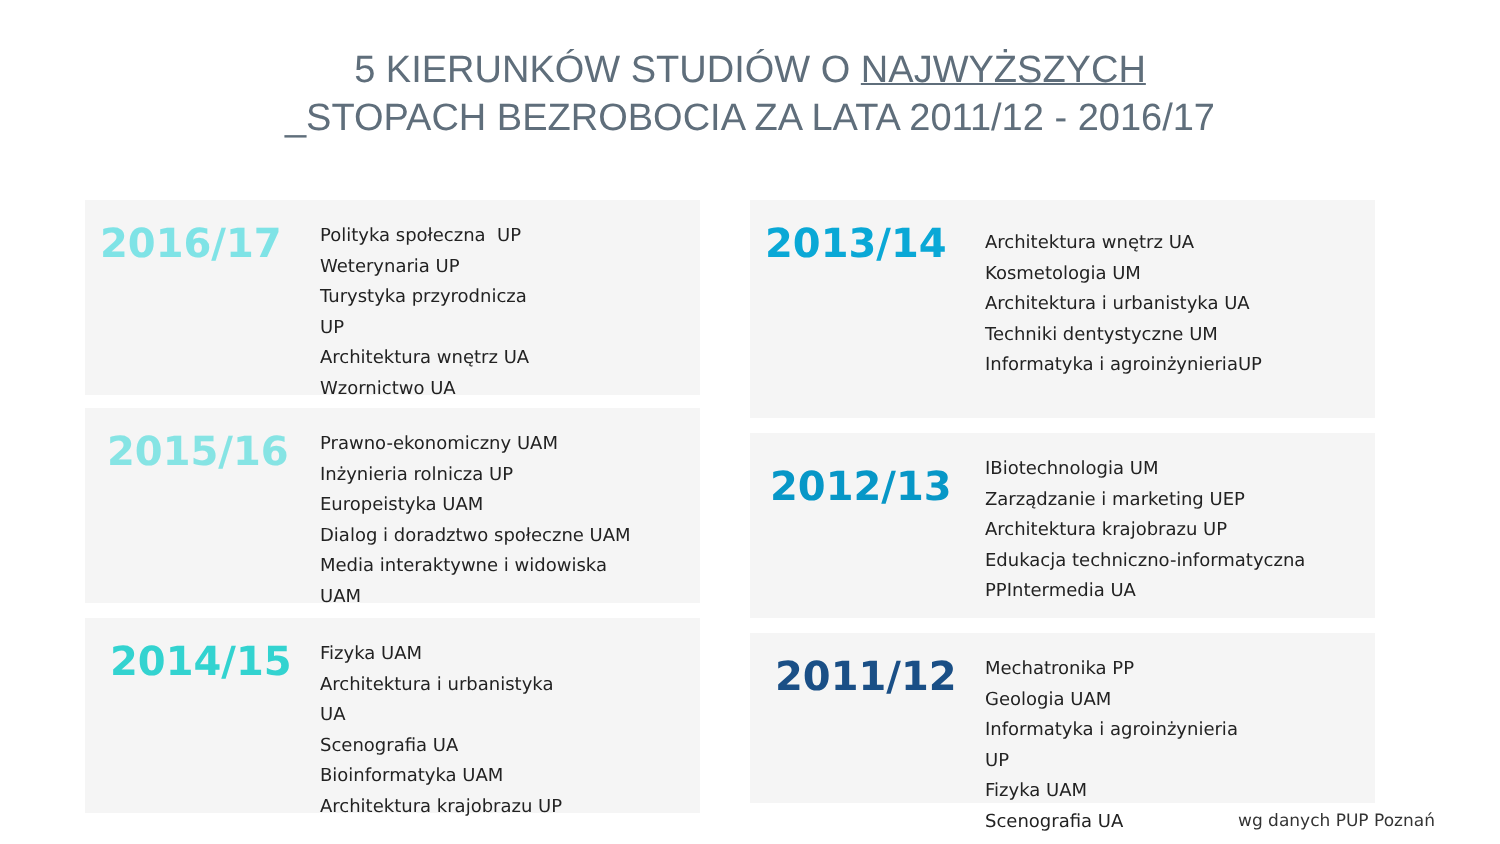5 KIERUNKÓW STUDIÓW O NAJWYŻSZYCH
_STOPACH BEZROBOCIA ZA LATA 2011/12 - 2016/17
2016/17
Polityka społeczna UP
Weterynaria UP
Turystyka przyrodnicza
UP
Architektura wnętrz UA
Wzornictwo UA
2015/16
Prawno-ekonomiczny UAM
Inżynieria rolnicza UP
Europeistyka UAM
Dialog i doradztwo społeczne UAM
Media interaktywne i widowiska
UAM
2014/15
Fizyka UAM
Architektura i urbanistyka
UA
Scenografia UA
Bioinformatyka UAM
Architektura krajobrazu UP
2013/14
Architektura wnętrz UA
Kosmetologia UM
Architektura i urbanistyka UA
Techniki dentystyczne UM
Informatyka i agroinżynieriaUP
2012/13
IBiotechnologia UM
Zarządzanie i marketing UEP
Architektura krajobrazu UP
Edukacja techniczno-informatyczna
PPIntermedia UA
2011/12
Mechatronika PP
Geologia UAM
Informatyka i agroinżynieria
UP
Fizyka UAM
Scenografia UA
wg danych PUP Poznań